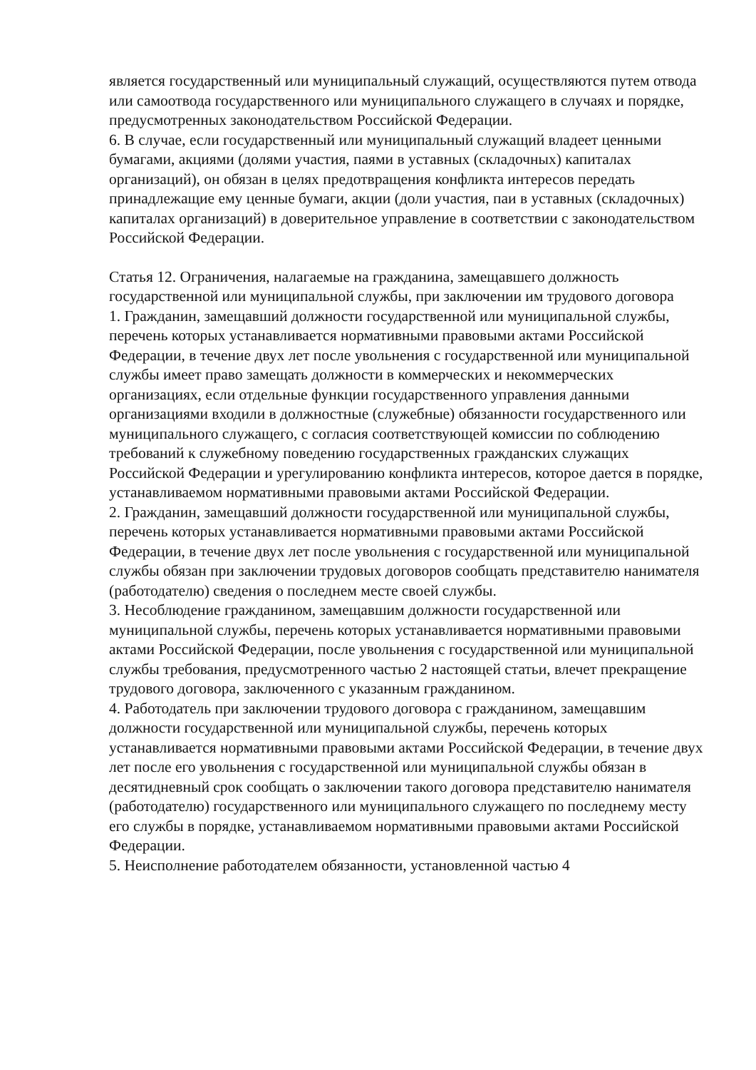является государственный или муниципальный служащий, осуществляются путем отвода или самоотвода государственного или муниципального служащего в случаях и порядке, предусмотренных законодательством Российской Федерации.
6. В случае, если государственный или муниципальный служащий владеет ценными бумагами, акциями (долями участия, паями в уставных (складочных) капиталах организаций), он обязан в целях предотвращения конфликта интересов передать принадлежащие ему ценные бумаги, акции (доли участия, паи в уставных (складочных) капиталах организаций) в доверительное управление в соответствии с законодательством Российской Федерации.
Статья 12. Ограничения, налагаемые на гражданина, замещавшего должность государственной или муниципальной службы, при заключении им трудового договора
1. Гражданин, замещавший должности государственной или муниципальной службы, перечень которых устанавливается нормативными правовыми актами Российской Федерации, в течение двух лет после увольнения с государственной или муниципальной службы имеет право замещать должности в коммерческих и некоммерческих организациях, если отдельные функции государственного управления данными организациями входили в должностные (служебные) обязанности государственного или муниципального служащего, с согласия соответствующей комиссии по соблюдению требований к служебному поведению государственных гражданских служащих Российской Федерации и урегулированию конфликта интересов, которое дается в порядке, устанавливаемом нормативными правовыми актами Российской Федерации.
2. Гражданин, замещавший должности государственной или муниципальной службы, перечень которых устанавливается нормативными правовыми актами Российской Федерации, в течение двух лет после увольнения с государственной или муниципальной службы обязан при заключении трудовых договоров сообщать представителю нанимателя (работодателю) сведения о последнем месте своей службы.
3. Несоблюдение гражданином, замещавшим должности государственной или муниципальной службы, перечень которых устанавливается нормативными правовыми актами Российской Федерации, после увольнения с государственной или муниципальной службы требования, предусмотренного частью 2 настоящей статьи, влечет прекращение трудового договора, заключенного с указанным гражданином.
4. Работодатель при заключении трудового договора с гражданином, замещавшим должности государственной или муниципальной службы, перечень которых устанавливается нормативными правовыми актами Российской Федерации, в течение двух лет после его увольнения с государственной или муниципальной службы обязан в десятидневный срок сообщать о заключении такого договора представителю нанимателя (работодателю) государственного или муниципального служащего по последнему месту его службы в порядке, устанавливаемом нормативными правовыми актами Российской Федерации.
5. Неисполнение работодателем обязанности, установленной частью 4